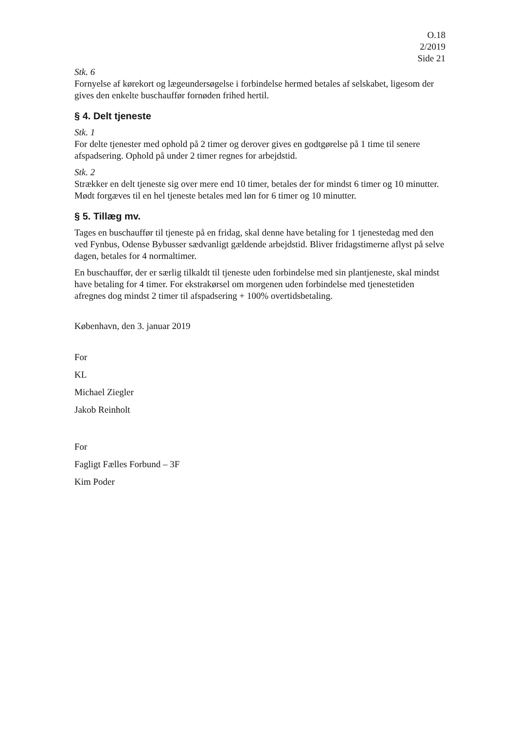O.18
2/2019
Side 21
Stk. 6
Fornyelse af kørekort og lægeundersøgelse i forbindelse hermed betales af selskabet, ligesom der gives den enkelte buschauffør fornøden frihed hertil.
§ 4. Delt tjeneste
Stk. 1
For delte tjenester med ophold på 2 timer og derover gives en godtgørelse på 1 time til senere afspadsering. Ophold på under 2 timer regnes for arbejdstid.
Stk. 2
Strækker en delt tjeneste sig over mere end 10 timer, betales der for mindst 6 timer og 10 minutter. Mødt forgæves til en hel tjeneste betales med løn for 6 timer og 10 minutter.
§ 5. Tillæg mv.
Tages en buschauffør til tjeneste på en fridag, skal denne have betaling for 1 tjenestedag med den ved Fynbus, Odense Bybusser sædvanligt gældende arbejdstid. Bliver fridagstimerne aflyst på selve dagen, betales for 4 normaltimer.
En buschauffør, der er særlig tilkaldt til tjeneste uden forbindelse med sin plantjeneste, skal mindst have betaling for 4 timer. For ekstrakørsel om morgenen uden forbindelse med tjenestetiden afregnes dog mindst 2 timer til afspadsering + 100% overtidsbetaling.
København, den 3. januar 2019
For
KL
Michael Ziegler
Jakob Reinholt
For
Fagligt Fælles Forbund – 3F
Kim Poder